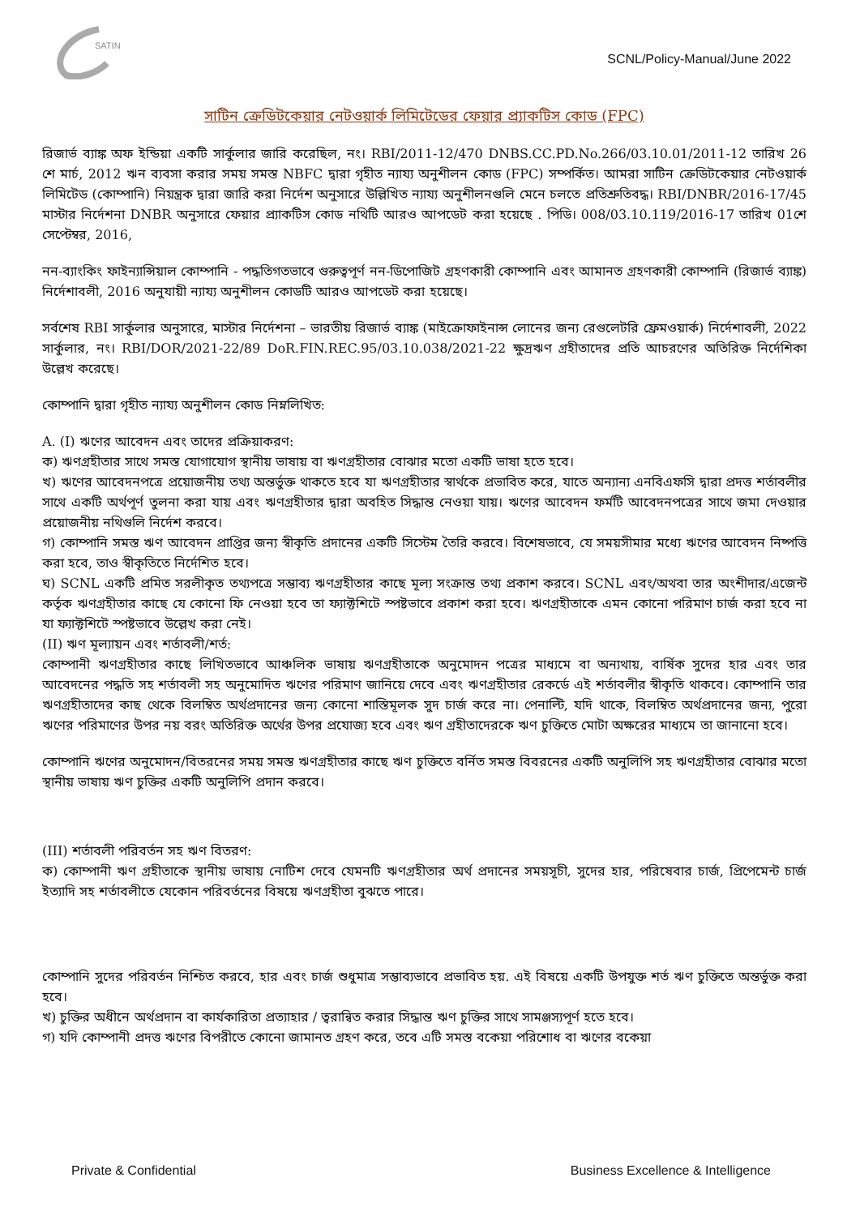SATIN
SCNL/Policy-Manual/June 2022
সাটিন ক্রেডিটকেয়ার নেটওয়ার্ক লিমিটেডের ফেয়ার প্র্যাকটিস কোড (FPC)
রিজার্ভ ব্যাঙ্ক অফ ইন্ডিয়া একটি সার্কুলার জারি করেছিল, নং। RBI/2011-12/470 DNBS.CC.PD.No.266/03.10.01/2011-12 তারিখ 26 শে মার্চ, 2012 ঋন ব্যবসা করার সময় সমস্ত NBFC দ্বারা গৃহীত ন্যায্য অনুশীলন কোড (FPC) সম্পর্কিত। আমরা সাটিন ক্রেডিটকেয়ার নেটওয়ার্ক লিমিটেড (কোম্পানি) নিয়ন্ত্রক দ্বারা জারি করা নির্দেশ অনুসারে উল্লিখিত ন্যায্য অনুশীলনগুলি মেনে চলতে প্রতিশ্রুতিবদ্ধ। RBI/DNBR/2016-17/45 মাস্টার নির্দেশনা DNBR অনুসারে ফেয়ার প্র্যাকটিস কোড নথিটি আরও আপডেট করা হয়েছে . পিডি। 008/03.10.119/2016-17 তারিখ 01শে সেপ্টেম্বর, 2016,
নন-ব্যাংকিং ফাইন্যান্সিয়াল কোম্পানি - পদ্ধতিগতভাবে গুরুত্বপূর্ণ নন-ডিপোজিট গ্রহণকারী কোম্পানি এবং আমানত গ্রহণকারী কোম্পানি (রিজার্ভ ব্যাঙ্ক) নির্দেশাবলী, 2016 অনুযায়ী ন্যায্য অনুশীলন কোডটি আরও আপডেট করা হয়েছে।
সর্বশেষ RBI সার্কুলার অনুসারে, মাস্টার নির্দেশনা – ভারতীয় রিজার্ভ ব্যাঙ্ক (মাইক্রোফাইনান্স লোনের জন্য রেগুলেটরি ফ্রেমওয়ার্ক) নির্দেশাবলী, 2022 সার্কুলার, নং। RBI/DOR/2021-22/89 DoR.FIN.REC.95/03.10.038/2021-22 ক্ষুদ্রঋণ গ্রহীতাদের প্রতি আচরণের অতিরিক্ত নির্দেশিকা উল্লেখ করেছে।
কোম্পানি দ্বারা গৃহীত ন্যায্য অনুশীলন কোড নিম্নলিখিত:
A. (I) ঋণের আবেদন এবং তাদের প্রক্রিয়াকরণ:
ক) ঋণগ্রহীতার সাথে সমস্ত যোগাযোগ স্থানীয় ভাষায় বা ঋণগ্রহীতার বোঝার মতো একটি ভাষা হতে হবে।
খ) ঋণের আবেদনপত্রে প্রয়োজনীয় তথ্য অন্তর্ভুক্ত থাকতে হবে যা ঋণগ্রহীতার স্বার্থকে প্রভাবিত করে, যাতে অন্যান্য এনবিএফসি দ্বারা প্রদত্ত শর্তাবলীর সাথে একটি অর্থপূর্ণ তুলনা করা যায় এবং ঋণগ্রহীতার দ্বারা অবহিত সিদ্ধান্ত নেওয়া যায়। ঋণের আবেদন ফর্মটি আবেদনপত্রের সাথে জমা দেওয়ার প্রয়োজনীয় নথিগুলি নির্দেশ করবে।
গ) কোম্পানি সমস্ত ঋণ আবেদন প্রাপ্তির জন্য স্বীকৃতি প্রদানের একটি সিস্টেম তৈরি করবে। বিশেষভাবে, যে সময়সীমার মধ্যে ঋণের আবেদন নিষ্পত্তি করা হবে, তাও স্বীকৃতিতে নির্দেশিত হবে।
ঘ) SCNL একটি প্রমিত সরলীকৃত তথ্যপত্রে সম্ভাব্য ঋণগ্রহীতার কাছে মূল্য সংক্রান্ত তথ্য প্রকাশ করবে। SCNL এবং/অথবা তার অংশীদার/এজেন্ট কর্তৃক ঋণগ্রহীতার কাছে যে কোনো ফি নেওয়া হবে তা ফ্যাক্টশিটে স্পষ্টভাবে প্রকাশ করা হবে। ঋণগ্রহীতাকে এমন কোনো পরিমাণ চার্জ করা হবে না যা ফ্যাক্টশিটে স্পষ্টভাবে উল্লেখ করা নেই।
(II) ঋণ মূল্যায়ন এবং শর্তাবলী/শর্ত:
কোম্পানী ঋণগ্রহীতার কাছে লিখিতভাবে আঞ্চলিক ভাষায় ঋণগ্রহীতাকে অনুমোদন পত্রের মাধ্যমে বা অন্যথায়, বার্ষিক সুদের হার এবং তার আবেদনের পদ্ধতি সহ শর্তাবলী সহ অনুমোদিত ঋণের পরিমাণ জানিয়ে দেবে এবং ঋণগ্রহীতার রেকর্ডে এই শর্তাবলীর স্বীকৃতি থাকবে। কোম্পানি তার ঋণগ্রহীতাদের কাছ থেকে বিলম্বিত অর্থপ্রদানের জন্য কোনো শাস্তিমূলক সুদ চার্জ করে না। পেনাল্টি, যদি থাকে, বিলম্বিত অর্থপ্রদানের জন্য, পুরো ঋণের পরিমাণের উপর নয় বরং অতিরিক্ত অর্থের উপর প্রযোজ্য হবে এবং ঋণ গ্রহীতাদেরকে ঋণ চুক্তিতে মোটা অক্ষরের মাধ্যমে তা জানানো হবে।
কোম্পানি ঋণের অনুমোদন/বিতরনের সময় সমস্ত ঋণগ্রহীতার কাছে ঋণ চুক্তিতে বর্নিত সমস্ত বিবরনের একটি অনুলিপি সহ ঋণগ্রহীতার বোঝার মতো স্থানীয় ভাষায় ঋণ চুক্তির একটি অনুলিপি প্রদান করবে।
(III) শর্তাবলী পরিবর্তন সহ ঋণ বিতরণ:
ক) কোম্পানী ঋণ গ্রহীতাকে স্থানীয় ভাষায় নোটিশ দেবে যেমনটি ঋণগ্রহীতার অর্থ প্রদানের সময়সূচী, সুদের হার, পরিষেবার চার্জ, প্রিপেমেন্ট চার্জ ইত্যাদি সহ শর্তাবলীতে যেকোন পরিবর্তনের বিষয়ে ঋণগ্রহীতা বুঝতে পারে।
কোম্পানি সুদের পরিবর্তন নিশ্চিত করবে, হার এবং চার্জ শুধুমাত্র সম্ভাব্যভাবে প্রভাবিত হয়. এই বিষয়ে একটি উপযুক্ত শর্ত ঋণ চুক্তিতে অন্তর্ভুক্ত করা হবে।
খ) চুক্তির অধীনে অর্থপ্রদান বা কার্যকারিতা প্রত্যাহার / ত্বরান্বিত করার সিদ্ধান্ত ঋণ চুক্তির সাথে সামঞ্জস্যপূর্ণ হতে হবে।
গ) যদি কোম্পানী প্রদত্ত ঋণের বিপরীতে কোনো জামানত গ্রহণ করে, তবে এটি সমস্ত বকেয়া পরিশোধ বা ঋণের বকেয়া
Private & Confidential Business Excellence & Intelligence